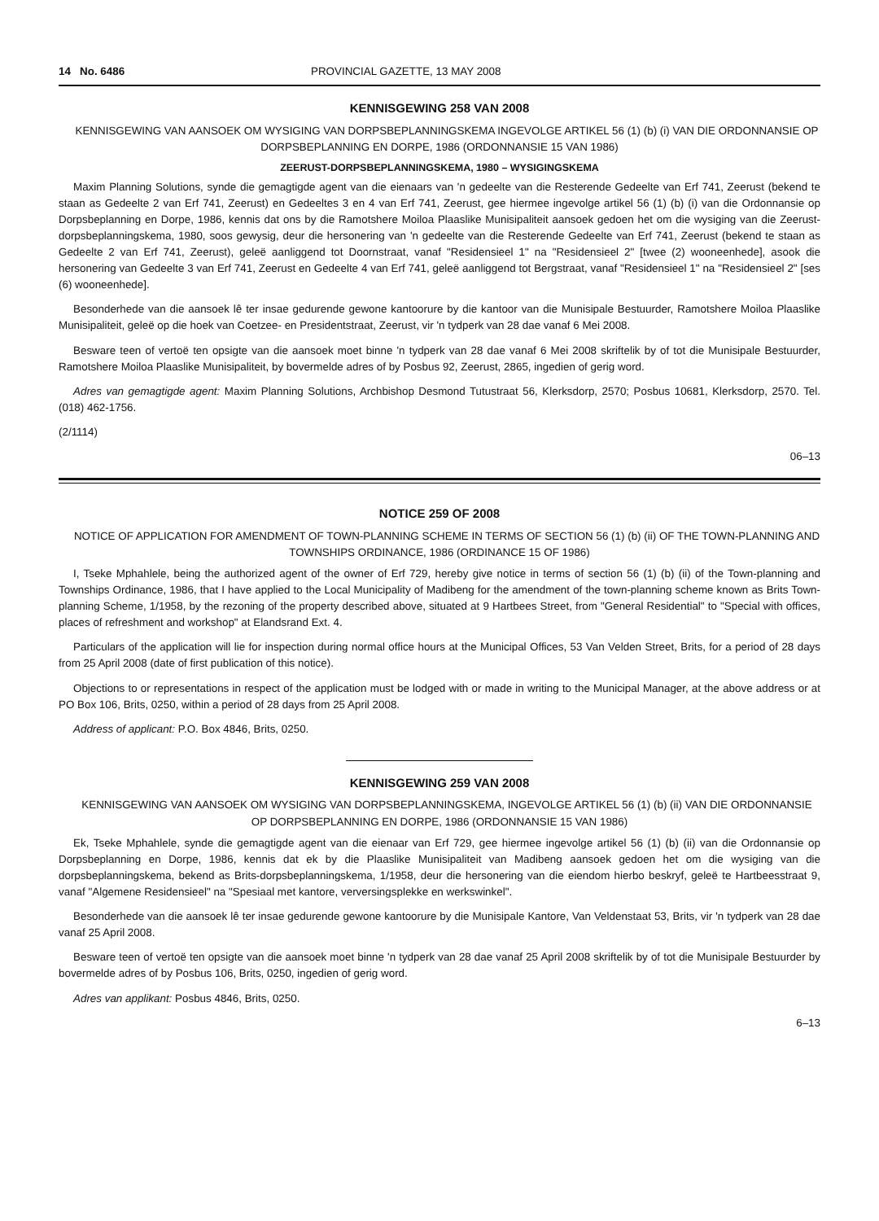14 No. 6486 PROVINCIAL GAZETTE, 13 MAY 2008
KENNISGEWING 258 VAN 2008
KENNISGEWING VAN AANSOEK OM WYSIGING VAN DORPSBEPLANNINGSKEMA INGEVOLGE ARTIKEL 56 (1) (b) (i) VAN DIE ORDONNANSIE OP DORPSBEPLANNING EN DORPE, 1986 (ORDONNANSIE 15 VAN 1986)
ZEERUST-DORPSBEPLANNINGSKEMA, 1980 – WYSIGINGSKEMA
Maxim Planning Solutions, synde die gemagtigde agent van die eienaars van 'n gedeelte van die Resterende Gedeelte van Erf 741, Zeerust (bekend te staan as Gedeelte 2 van Erf 741, Zeerust) en Gedeeltes 3 en 4 van Erf 741, Zeerust, gee hiermee ingevolge artikel 56 (1) (b) (i) van die Ordonnansie op Dorpsbeplanning en Dorpe, 1986, kennis dat ons by die Ramotshere Moiloa Plaaslike Munisipaliteit aansoek gedoen het om die wysiging van die Zeerust-dorpsbeplanningskema, 1980, soos gewysig, deur die hersonering van 'n gedeelte van die Resterende Gedeelte van Erf 741, Zeerust (bekend te staan as Gedeelte 2 van Erf 741, Zeerust), geleë aanliggend tot Doornstraat, vanaf "Residensieel 1" na "Residensieel 2" [twee (2) wooneenhede], asook die hersonering van Gedeelte 3 van Erf 741, Zeerust en Gedeelte 4 van Erf 741, geleë aanliggend tot Bergstraat, vanaf "Residensieel 1" na "Residensieel 2" [ses (6) wooneenhede].
Besonderhede van die aansoek lê ter insae gedurende gewone kantoorure by die kantoor van die Munisipale Bestuurder, Ramotshere Moiloa Plaaslike Munisipaliteit, geleë op die hoek van Coetzee- en Presidentstraat, Zeerust, vir 'n tydperk van 28 dae vanaf 6 Mei 2008.
Besware teen of vertoë ten opsigte van die aansoek moet binne 'n tydperk van 28 dae vanaf 6 Mei 2008 skriftelik by of tot die Munisipale Bestuurder, Ramotshere Moiloa Plaaslike Munisipaliteit, by bovermelde adres of by Posbus 92, Zeerust, 2865, ingedien of gerig word.
Adres van gemagtigde agent: Maxim Planning Solutions, Archbishop Desmond Tutustraat 56, Klerksdorp, 2570; Posbus 10681, Klerksdorp, 2570. Tel. (018) 462-1756.
(2/1114)
06–13
NOTICE 259 OF 2008
NOTICE OF APPLICATION FOR AMENDMENT OF TOWN-PLANNING SCHEME IN TERMS OF SECTION 56 (1) (b) (ii) OF THE TOWN-PLANNING AND TOWNSHIPS ORDINANCE, 1986 (ORDINANCE 15 OF 1986)
I, Tseke Mphahlele, being the authorized agent of the owner of Erf 729, hereby give notice in terms of section 56 (1) (b) (ii) of the Town-planning and Townships Ordinance, 1986, that I have applied to the Local Municipality of Madibeng for the amendment of the town-planning scheme known as Brits Town-planning Scheme, 1/1958, by the rezoning of the property described above, situated at 9 Hartbees Street, from "General Residential" to "Special with offices, places of refreshment and workshop" at Elandsrand Ext. 4.
Particulars of the application will lie for inspection during normal office hours at the Municipal Offices, 53 Van Velden Street, Brits, for a period of 28 days from 25 April 2008 (date of first publication of this notice).
Objections to or representations in respect of the application must be lodged with or made in writing to the Municipal Manager, at the above address or at PO Box 106, Brits, 0250, within a period of 28 days from 25 April 2008.
Address of applicant: P.O. Box 4846, Brits, 0250.
KENNISGEWING 259 VAN 2008
KENNISGEWING VAN AANSOEK OM WYSIGING VAN DORPSBEPLANNINGSKEMA, INGEVOLGE ARTIKEL 56 (1) (b) (ii) VAN DIE ORDONNANSIE OP DORPSBEPLANNING EN DORPE, 1986 (ORDONNANSIE 15 VAN 1986)
Ek, Tseke Mphahlele, synde die gemagtigde agent van die eienaar van Erf 729, gee hiermee ingevolge artikel 56 (1) (b) (ii) van die Ordonnansie op Dorpsbeplanning en Dorpe, 1986, kennis dat ek by die Plaaslike Munisipaliteit van Madibeng aansoek gedoen het om die wysiging van die dorpsbeplanningskema, bekend as Brits-dorpsbeplanningskema, 1/1958, deur die hersonering van die eiendom hierbo beskryf, geleë te Hartbeesstraat 9, vanaf "Algemene Residensieel" na "Spesiaal met kantore, verversingsplekke en werkswinkel".
Besonderhede van die aansoek lê ter insae gedurende gewone kantoorure by die Munisipale Kantore, Van Veldenstaat 53, Brits, vir 'n tydperk van 28 dae vanaf 25 April 2008.
Besware teen of vertoë ten opsigte van die aansoek moet binne 'n tydperk van 28 dae vanaf 25 April 2008 skriftelik by of tot die Munisipale Bestuurder by bovermelde adres of by Posbus 106, Brits, 0250, ingedien of gerig word.
Adres van applikant: Posbus 4846, Brits, 0250.
6–13